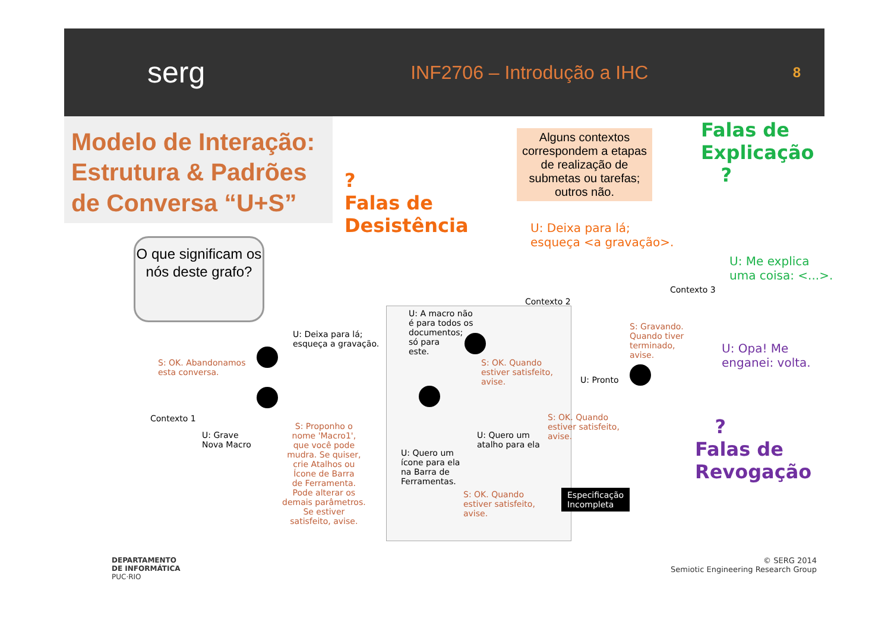serg
INF2706 – Introdução a IHC
8
Modelo de Interação: Estrutura & Padrões de Conversa “U+S”
Alguns contextos correspondem a etapas de realização de submetas ou tarefas; outros não.
Falas de
Explicação
?
?
Falas de
Desistência
U: Deixa para lá;
esqueça <a gravação>.
U: Me explica
uma coisa: <...>.
O que significam os nós deste grafo?
Contexto 3
Contexto 2
Contexto 1
U: A macro não
é para todos os
documentos;
só para
este.
U: Deixa para lá;
esqueça a gravação.
S: OK. Abandonamos
esta conversa.
S: OK. Quando
estiver satisfeito,
avise.
S: Gravando.
Quando tiver
terminado,
avise.
U: Pronto
U: Opa! Me
enganei: volta.
?
Falas de
Revogação
U: Grave
Nova Macro
S: Proponho o
nome 'Macro1',
que você pode
mudra. Se quiser,
crie Atalhos ou
Ícone de Barra
de Ferramenta.
Pode alterar os
demais parâmetros.
Se estiver
satisfeito, avise.
S: OK. Quando
estiver satisfeito,
avise.
U: Quero um
atalho para ela
U: Quero um
ícone para ela
na Barra de
Ferramentas.
S: OK. Quando
estiver satisfeito,
avise.
Especificação
Incompleta
DEPARTAMENTO
DE INFORMÁTICA
PUC·RIO
© SERG 2014
Semiotic Engineering Research Group